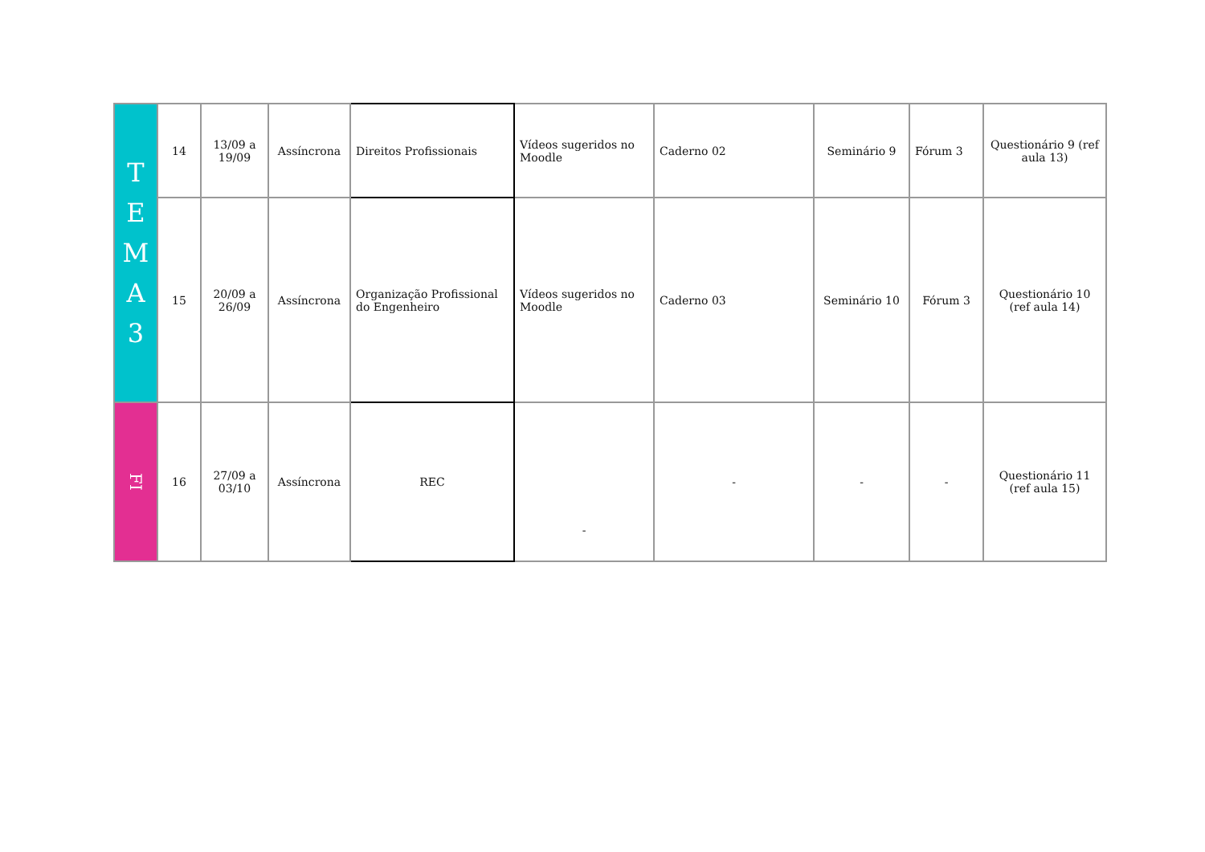| T E M A 3 | 14 | 13/09 a 19/09 | Assíncrona | Direitos Profissionais | Vídeos sugeridos no Moodle | Caderno 02 | Seminário 9 | Fórum 3 | Questionário 9 (ref aula 13) |
| | 15 | 20/09 a 26/09 | Assíncrona | Organização Profissional do Engenheiro | Vídeos sugeridos no Moodle | Caderno 03 | Seminário 10 | Fórum 3 | Questionário 10 (ref aula 14) |
| FI | 16 | 27/09 a 03/10 | Assíncrona | REC | - | - | - | - | Questionário 11 (ref aula 15) |